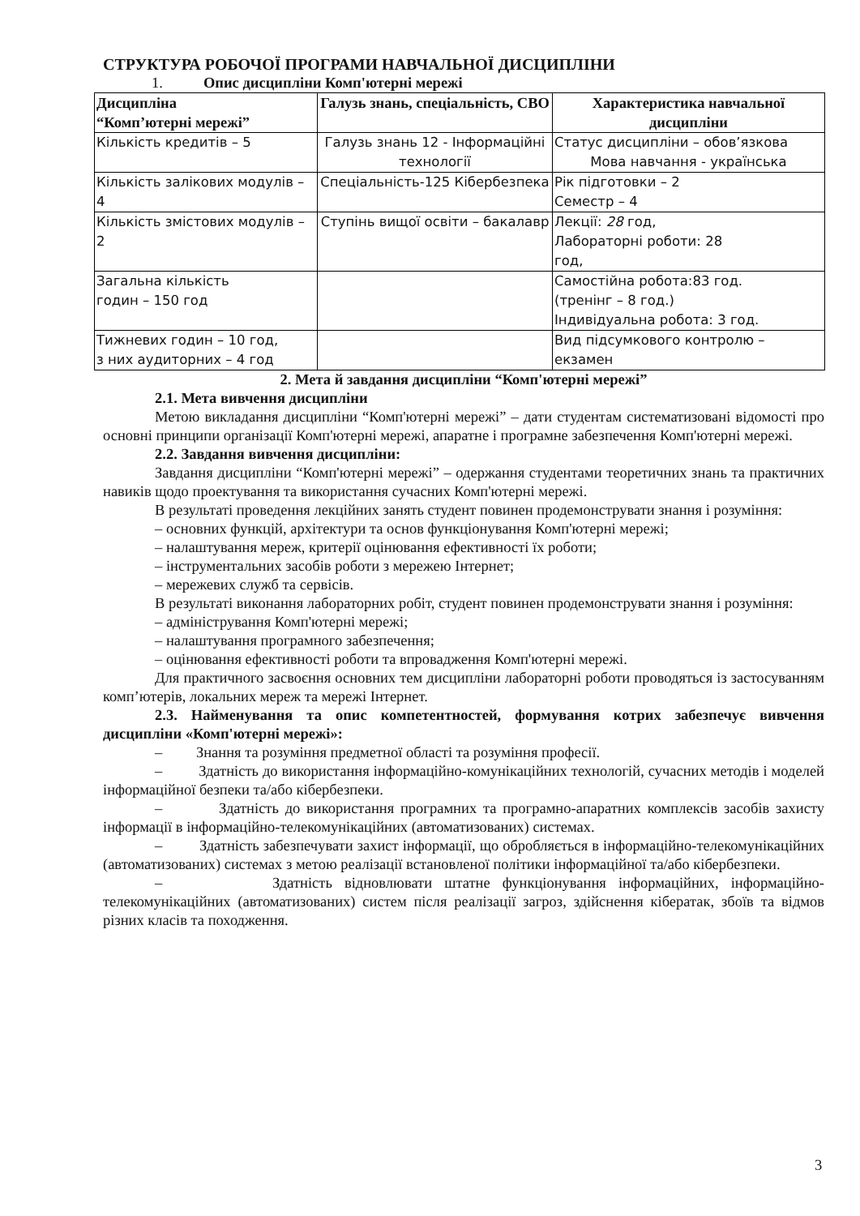СТРУКТУРА РОБОЧОЇ ПРОГРАМИ НАВЧАЛЬНОЇ ДИСЦИПЛІНИ
1. Опис дисципліни Комп'ютерні мережі
| Дисципліна “Комп’ютерні мережі” | Галузь знань, спеціальність, СВО | Характеристика навчальної дисципліни |
| --- | --- | --- |
| Кількість кредитів – 5 | Галузь знань 12 - Інформаційні технології | Статус дисципліни – обов’язкова Мова навчання - українська |
| Кількість залікових модулів – 4 | Спеціальність-125 Кібербезпека | Рік підготовки – 2 Семестр – 4 |
| Кількість змістових модулів – 2 | Ступінь вищої освіти – бакалавр | Лекції: 28 год, Лабораторні роботи: 28 год, |
| Загальна кількість годин – 150 год | | Самостійна робота:83 год. (тренінг – 8 год.) Індивідуальна робота: 3 год. |
| Тижневих годин – 10 год, з них аудиторних – 4 год | | Вид підсумкового контролю – екзамен |
2. Мета й завдання дисципліни “Комп'ютерні мережі”
2.1. Мета вивчення дисципліни
Метою викладання дисципліни “Комп'ютерні мережі” – дати студентам систематизовані відомості про основні принципи організації Комп'ютерні мережі, апаратне і програмне забезпечення Комп'ютерні мережі.
2.2. Завдання вивчення дисципліни:
Завдання дисципліни “Комп'ютерні мережі” – одержання студентами теоретичних знань та практичних навиків щодо проектування та використання сучасних Комп'ютерні мережі.
В результаті проведення лекційних занять студент повинен продемонструвати знання і розуміння:
– основних функцій, архітектури та основ функціонування Комп'ютерні мережі;
– налаштування мереж, критерії оцінювання ефективності їх роботи;
– інструментальних засобів роботи з мережею Інтернет;
– мережевих служб та сервісів.
В результаті виконання лабораторних робіт, студент повинен продемонструвати знання і розуміння:
– адміністрування Комп'ютерні мережі;
– налаштування програмного забезпечення;
– оцінювання ефективності роботи та впровадження Комп'ютерні мережі.
Для практичного засвоєння основних тем дисципліни лабораторні роботи проводяться із застосуванням комп’ютерів, локальних мереж та мережі Інтернет.
2.3. Найменування та опис компетентностей, формування котрих забезпечує вивчення дисципліни «Комп'ютерні мережі»:
– Знання та розуміння предметної області та розуміння професії.
– Здатність до використання інформаційно-комунікаційних технологій, сучасних методів і моделей інформаційної безпеки та/або кібербезпеки.
– Здатність до використання програмних та програмно-апаратних комплексів засобів захисту інформації в інформаційно-телекомунікаційних (автоматизованих) системах.
– Здатність забезпечувати захист інформації, що обробляється в інформаційно-телекомунікаційних (автоматизованих) системах з метою реалізації встановленої політики інформаційної та/або кібербезпеки.
– Здатність відновлювати штатне функціонування інформаційних, інформаційно-телекомунікаційних (автоматизованих) систем після реалізації загроз, здійснення кібератак, збоїв та відмов різних класів та походження.
3